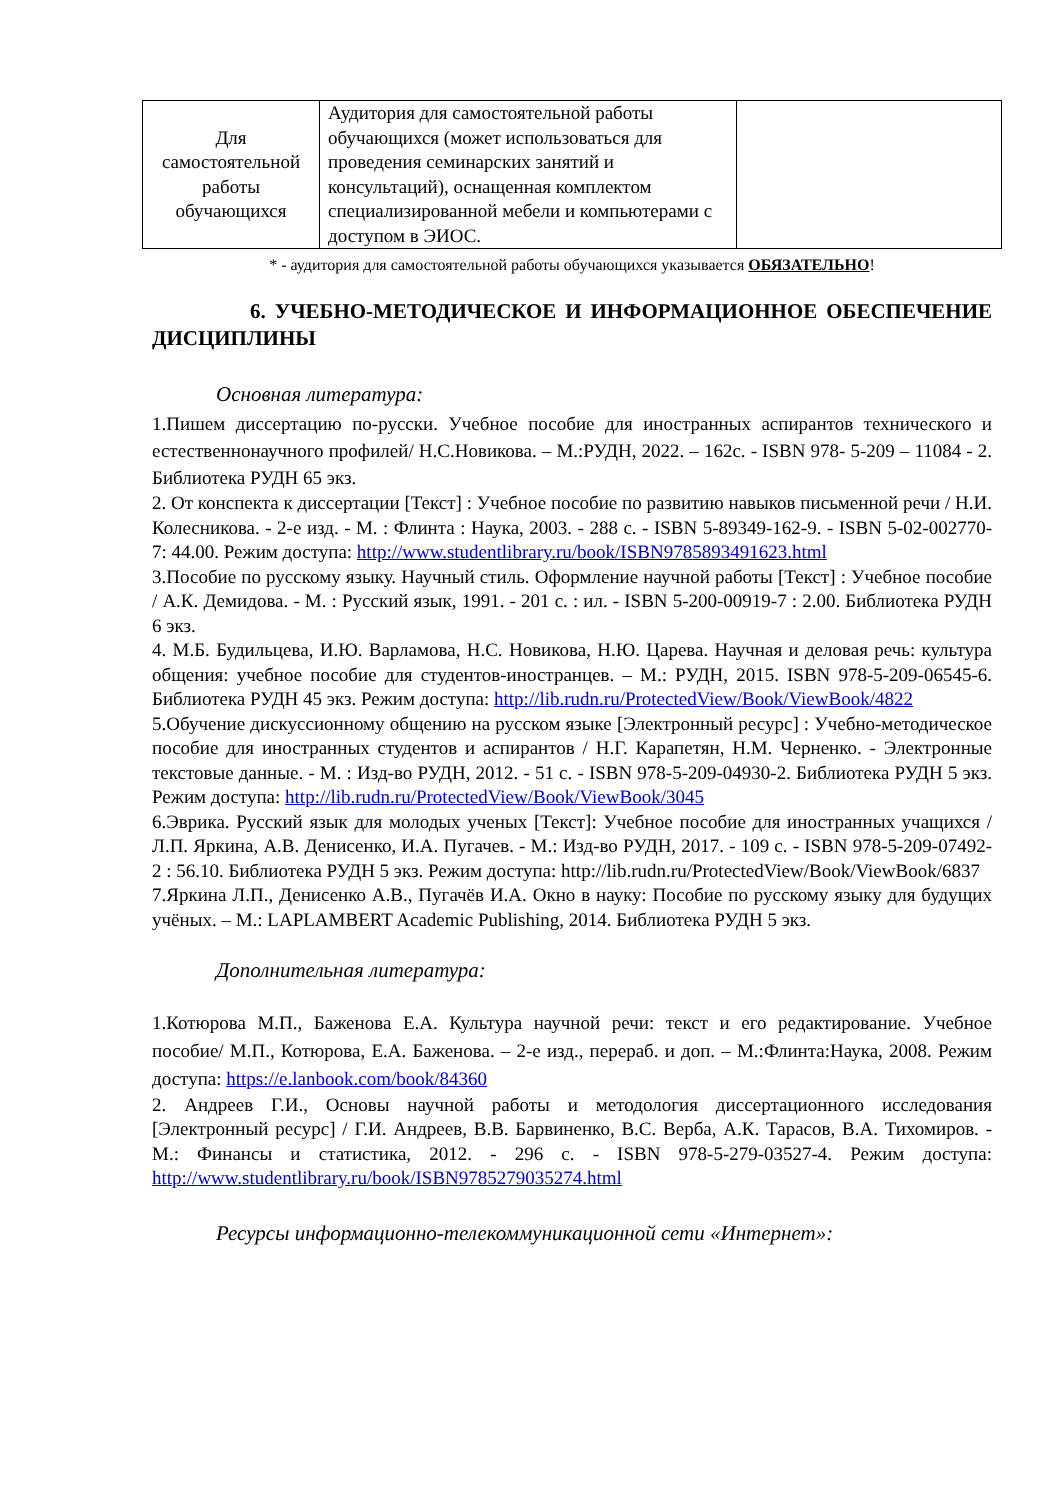| Для самостоятельной работы обучающихся | Аудитория для самостоятельной работы обучающихся (может использоваться для проведения семинарских занятий и консультаций), оснащенная комплектом специализированной мебели и компьютерами с доступом в ЭИОС. | |
* - аудитория для самостоятельной работы обучающихся указывается ОБЯЗАТЕЛЬНО!
6. УЧЕБНО-МЕТОДИЧЕСКОЕ И ИНФОРМАЦИОННОЕ ОБЕСПЕЧЕНИЕ ДИСЦИПЛИНЫ
Основная литература:
1.Пишем диссертацию по-русски. Учебное пособие для иностранных аспирантов технического и естественнонаучного профилей/ Н.С.Новикова. – М.:РУДН, 2022. – 162с. - ISBN 978- 5-209 – 11084 - 2. Библиотека РУДН 65 экз.
2. От конспекта к диссертации [Текст] : Учебное пособие по развитию навыков письменной речи / Н.И. Колесникова. - 2-е изд. - М. : Флинта : Наука, 2003. - 288 с. - ISBN 5-89349-162-9. - ISBN 5-02-002770-7: 44.00. Режим доступа: http://www.studentlibrary.ru/book/ISBN9785893491623.html
3.Пособие по русскому языку. Научный стиль. Оформление научной работы [Текст] : Учебное пособие / А.К. Демидова. - М. : Русский язык, 1991. - 201 с. : ил. - ISBN 5-200-00919-7 : 2.00. Библиотека РУДН 6 экз.
4. М.Б. Будильцева, И.Ю. Варламова, Н.С. Новикова, Н.Ю. Царева. Научная и деловая речь: культура общения: учебное пособие для студентов-иностранцев. – М.: РУДН, 2015. ISBN 978-5-209-06545-6. Библиотека РУДН 45 экз. Режим доступа: http://lib.rudn.ru/ProtectedView/Book/ViewBook/4822
5.Обучение дискуссионному общению на русском языке [Электронный ресурс] : Учебно-методическое пособие для иностранных студентов и аспирантов / Н.Г. Карапетян, Н.М. Черненко. - Электронные текстовые данные. - М. : Изд-во РУДН, 2012. - 51 с. - ISBN 978-5-209-04930-2. Библиотека РУДН 5 экз. Режим доступа: http://lib.rudn.ru/ProtectedView/Book/ViewBook/3045
6.Эврика. Русский язык для молодых ученых [Текст]: Учебное пособие для иностранных учащихся / Л.П. Яркина, А.В. Денисенко, И.А. Пугачев. - М.: Изд-во РУДН, 2017. - 109 с. - ISBN 978-5-209-07492-2 : 56.10. Библиотека РУДН 5 экз. Режим доступа: http://lib.rudn.ru/ProtectedView/Book/ViewBook/6837
7.Яркина Л.П., Денисенко А.В., Пугачёв И.А. Окно в науку: Пособие по русскому языку для будущих учёных. – М.: LAPLAMBERT Academic Publishing, 2014. Библиотека РУДН 5 экз.
Дополнительная литература:
1.Котюрова М.П., Баженова Е.А. Культура научной речи: текст и его редактирование. Учебное пособие/ М.П., Котюрова, Е.А. Баженова. – 2-е изд., перераб. и доп. – М.:Флинта:Наука, 2008. Режим доступа: https://e.lanbook.com/book/84360
2. Андреев Г.И., Основы научной работы и методология диссертационного исследования [Электронный ресурс] / Г.И. Андреев, В.В. Барвиненко, В.С. Верба, А.К. Тарасов, В.А. Тихомиров. - М.: Финансы и статистика, 2012. - 296 с. - ISBN 978-5-279-03527-4. Режим доступа: http://www.studentlibrary.ru/book/ISBN9785279035274.html
Ресурсы информационно-телекоммуникационной сети «Интернет»: